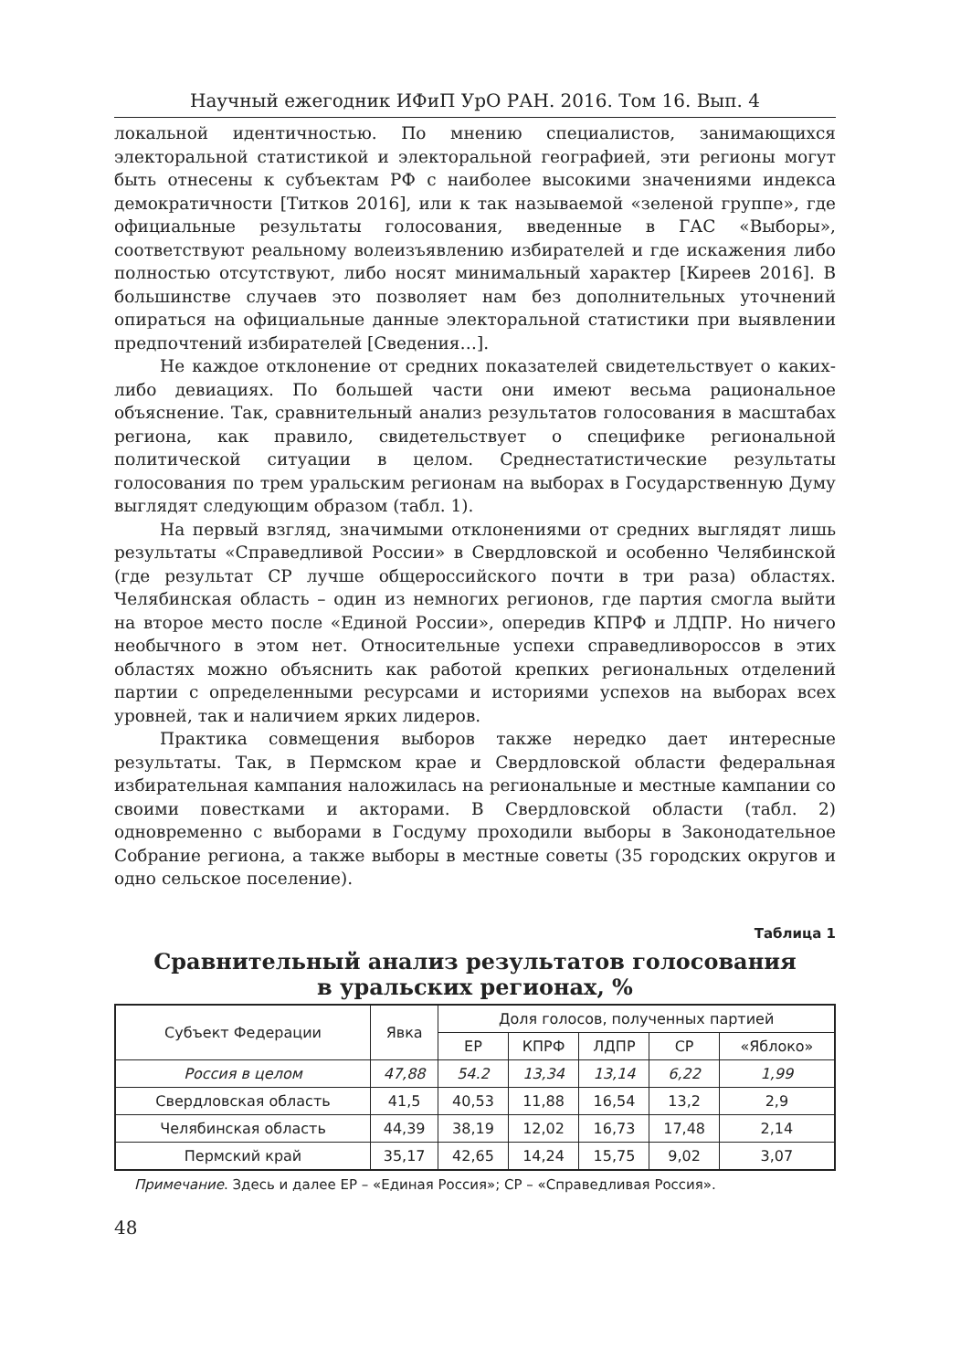Научный ежегодник ИФиП УрО РАН. 2016. Том 16. Вып. 4
локальной идентичностью. По мнению специалистов, занимающихся электоральной статистикой и электоральной географией, эти регионы могут быть отнесены к субъектам РФ с наиболее высокими значениями индекса демократичности [Титков 2016], или к так называемой «зеленой группе», где официальные результаты голосования, введенные в ГАС «Выборы», соответствуют реальному волеизъявлению избирателей и где искажения либо полностью отсутствуют, либо носят минимальный характер [Киреев 2016]. В большинстве случаев это позволяет нам без дополнительных уточнений опираться на официальные данные электоральной статистики при выявлении предпочтений избирателей [Сведения…].
Не каждое отклонение от средних показателей свидетельствует о каких-либо девиациях. По большей части они имеют весьма рациональное объяснение. Так, сравнительный анализ результатов голосования в масштабах региона, как правило, свидетельствует о специфике региональной политической ситуации в целом. Среднестатистические результаты голосования по трем уральским регионам на выборах в Государственную Думу выглядят следующим образом (табл. 1).
На первый взгляд, значимыми отклонениями от средних выглядят лишь результаты «Справедливой России» в Свердловской и особенно Челябинской (где результат СР лучше общероссийского почти в три раза) областях. Челябинская область – один из немногих регионов, где партия смогла выйти на второе место после «Единой России», опередив КПРФ и ЛДПР. Но ничего необычного в этом нет. Относительные успехи справедливороссов в этих областях можно объяснить как работой крепких региональных отделений партии с определенными ресурсами и историями успехов на выборах всех уровней, так и наличием ярких лидеров.
Практика совмещения выборов также нередко дает интересные результаты. Так, в Пермском крае и Свердловской области федеральная избирательная кампания наложилась на региональные и местные кампании со своими повестками и акторами. В Свердловской области (табл. 2) одновременно с выборами в Госдуму проходили выборы в Законодательное Собрание региона, а также выборы в местные советы (35 городских округов и одно сельское поселение).
Таблица 1
Сравнительный анализ результатов голосования
в уральских регионах, %
| Субъект Федерации | Явка | Доля голосов, полученных партией | | | | |
| --- | --- | --- | --- | --- | --- | --- |
| | | ЕР | КПРФ | ЛДПР | СР | «Яблоко» |
| Россия в целом | 47,88 | 54.2 | 13,34 | 13,14 | 6,22 | 1,99 |
| Свердловская область | 41,5 | 40,53 | 11,88 | 16,54 | 13,2 | 2,9 |
| Челябинская область | 44,39 | 38,19 | 12,02 | 16,73 | 17,48 | 2,14 |
| Пермский край | 35,17 | 42,65 | 14,24 | 15,75 | 9,02 | 3,07 |
Примечание. Здесь и далее ЕР – «Единая Россия»; СР – «Справедливая Россия».
48